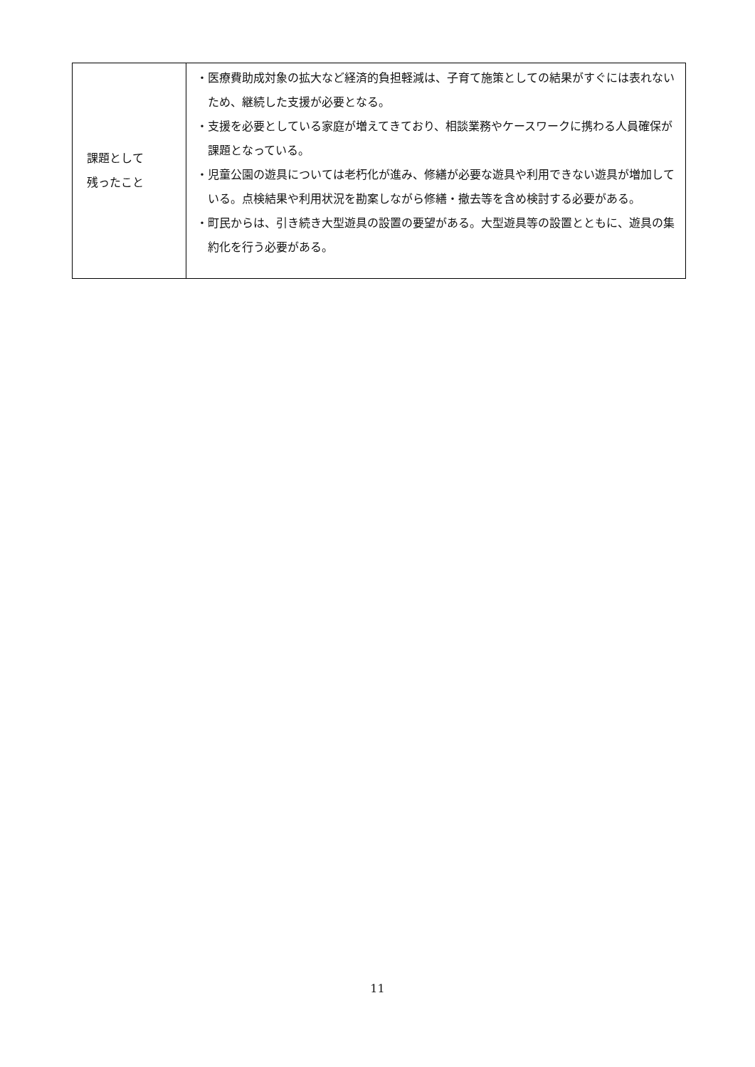| 課題として 残ったこと | ・医療費助成対象の拡大など経済的負担軽減は、子育て施策としての結果がすぐには表れないため、継続した支援が必要となる。 ・支援を必要としている家庭が増えてきており、相談業務やケースワークに携わる人員確保が課題となっている。 ・児童公園の遊具については老朽化が進み、修繕が必要な遊具や利用できない遊具が増加している。点検結果や利用状況を勘案しながら修繕・撤去等を含め検討する必要がある。 ・町民からは、引き続き大型遊具の設置の要望がある。大型遊具等の設置とともに、遊具の集約化を行う必要がある。 |
11